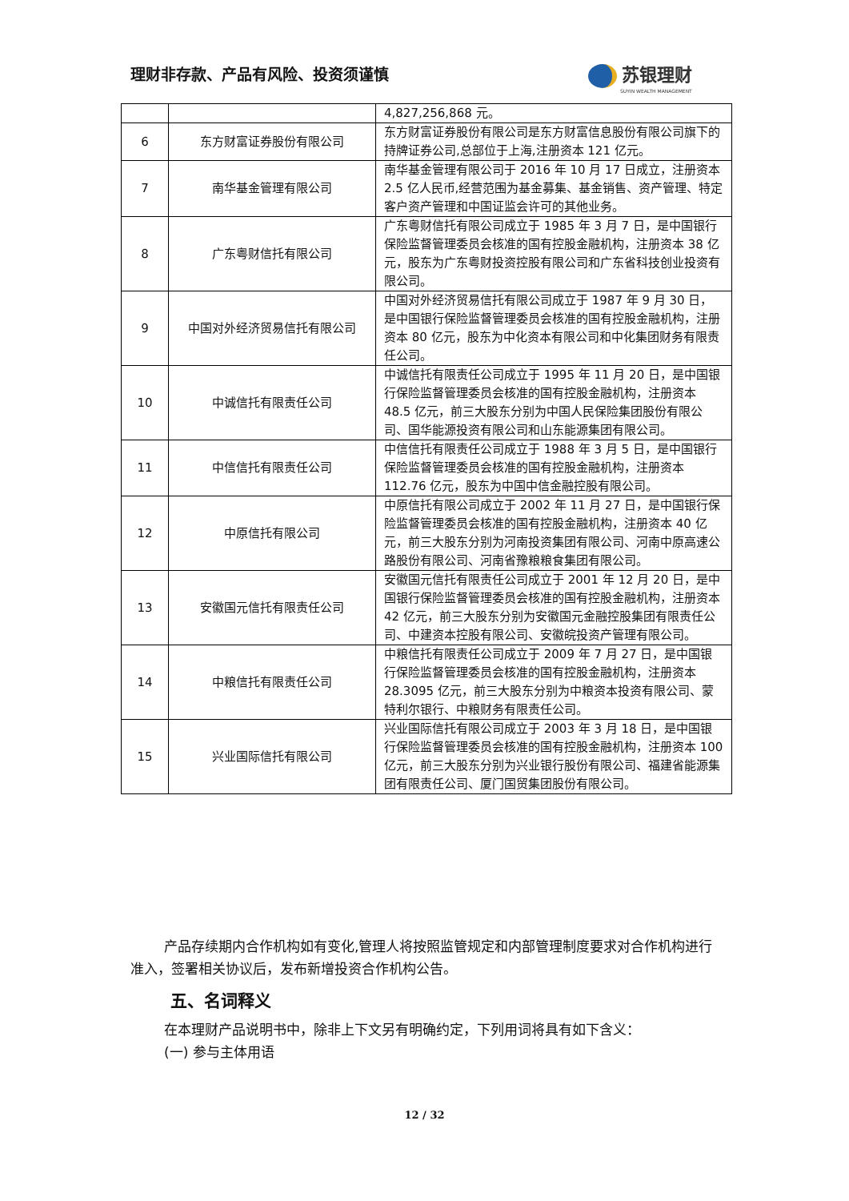理财非存款、产品有风险、投资须谨慎 苏银理财
SUYIN WEALTH MANAGEMENT
| | | 4,827,256,868 元。 |
| 6 | 东方财富证券股份有限公司 | 东方财富证券股份有限公司是东方财富信息股份有限公司旗下的持牌证券公司,总部位于上海,注册资本 121 亿元。 |
| 7 | 南华基金管理有限公司 | 南华基金管理有限公司于 2016 年 10 月 17 日成立，注册资本 2.5 亿人民币,经营范围为基金募集、基金销售、资产管理、特定客户资产管理和中国证监会许可的其他业务。 |
| 8 | 广东粤财信托有限公司 | 广东粤财信托有限公司成立于 1985 年 3 月 7 日，是中国银行保险监督管理委员会核准的国有控股金融机构，注册资本 38 亿元，股东为广东粤财投资控股有限公司和广东省科技创业投资有限公司。 |
| 9 | 中国对外经济贸易信托有限公司 | 中国对外经济贸易信托有限公司成立于 1987 年 9 月 30 日，是中国银行保险监督管理委员会核准的国有控股金融机构，注册资本 80 亿元，股东为中化资本有限公司和中化集团财务有限责任公司。 |
| 10 | 中诚信托有限责任公司 | 中诚信托有限责任公司成立于 1995 年 11 月 20 日，是中国银行保险监督管理委员会核准的国有控股金融机构，注册资本 48.5 亿元，前三大股东分别为中国人民保险集团股份有限公司、国华能源投资有限公司和山东能源集团有限公司。 |
| 11 | 中信信托有限责任公司 | 中信信托有限责任公司成立于 1988 年 3 月 5 日，是中国银行保险监督管理委员会核准的国有控股金融机构，注册资本 112.76 亿元，股东为中国中信金融控股有限公司。 |
| 12 | 中原信托有限公司 | 中原信托有限公司成立于 2002 年 11 月 27 日，是中国银行保险监督管理委员会核准的国有控股金融机构，注册资本 40 亿元，前三大股东分别为河南投资集团有限公司、河南中原高速公路股份有限公司、河南省豫粮粮食集团有限公司。 |
| 13 | 安徽国元信托有限责任公司 | 安徽国元信托有限责任公司成立于 2001 年 12 月 20 日，是中国银行保险监督管理委员会核准的国有控股金融机构，注册资本 42 亿元，前三大股东分别为安徽国元金融控股集团有限责任公司、中建资本控股有限公司、安徽皖投资产管理有限公司。 |
| 14 | 中粮信托有限责任公司 | 中粮信托有限责任公司成立于 2009 年 7 月 27 日，是中国银行保险监督管理委员会核准的国有控股金融机构，注册资本 28.3095 亿元，前三大股东分别为中粮资本投资有限公司、蒙特利尔银行、中粮财务有限责任公司。 |
| 15 | 兴业国际信托有限公司 | 兴业国际信托有限公司成立于 2003 年 3 月 18 日，是中国银行保险监督管理委员会核准的国有控股金融机构，注册资本 100 亿元，前三大股东分别为兴业银行股份有限公司、福建省能源集团有限责任公司、厦门国贸集团股份有限公司。 |
产品存续期内合作机构如有变化,管理人将按照监管规定和内部管理制度要求对合作机构进行准入，签署相关协议后，发布新增投资合作机构公告。
五、名词释义
在本理财产品说明书中，除非上下文另有明确约定，下列用词将具有如下含义：
(一) 参与主体用语
12 / 32